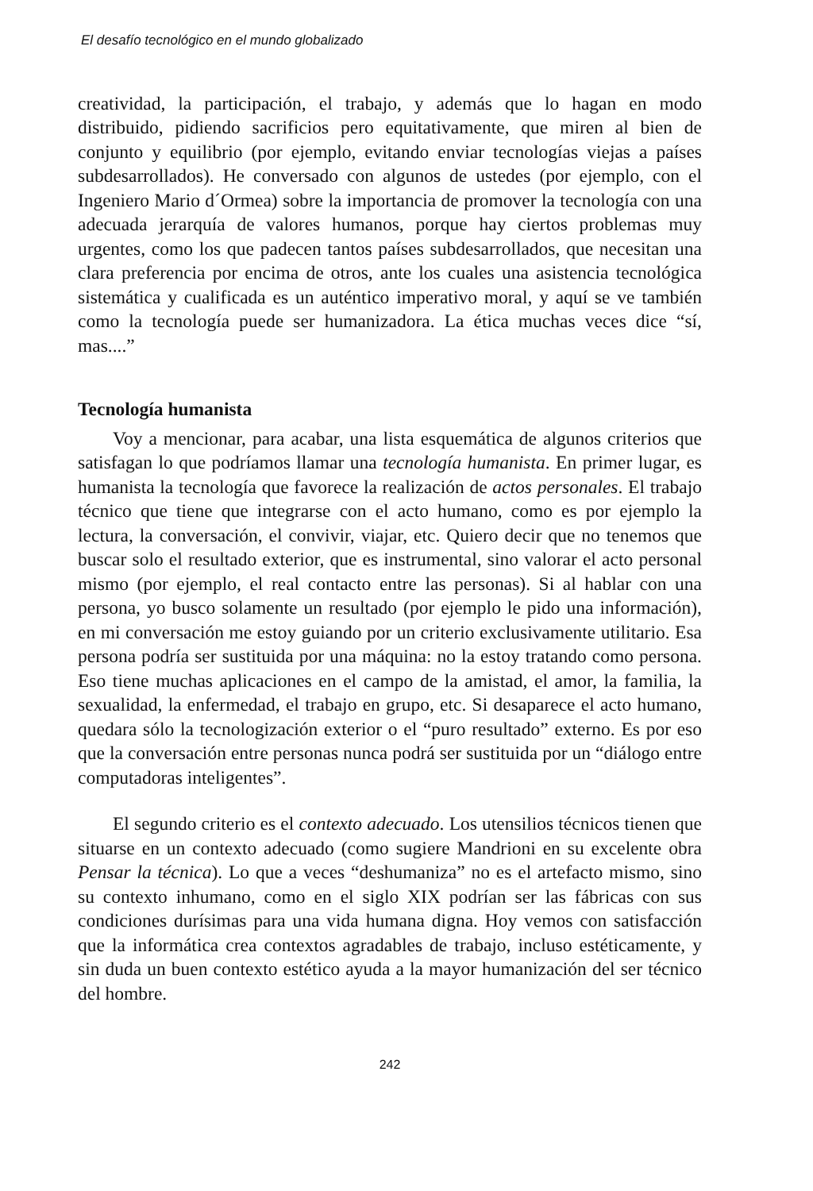El desafío tecnológico en el mundo globalizado
creatividad, la participación, el trabajo, y además que lo hagan en modo distribuido, pidiendo sacrificios pero equitativamente, que miren al bien de conjunto y equilibrio (por ejemplo, evitando enviar tecnologías viejas a países subdesarrollados). He conversado con algunos de ustedes (por ejemplo, con el Ingeniero Mario d´Ormea) sobre la importancia de promover la tecnología con una adecuada jerarquía de valores humanos, porque hay ciertos problemas muy urgentes, como los que padecen tantos países subdesarrollados, que necesitan una clara preferencia por encima de otros, ante los cuales una asistencia tecnológica sistemática y cualificada es un auténtico imperativo moral, y aquí se ve también como la tecnología puede ser humanizadora. La ética muchas veces dice “sí, mas....”
Tecnología humanista
Voy a mencionar, para acabar, una lista esquemática de algunos criterios que satisfagan lo que podríamos llamar una tecnología humanista. En primer lugar, es humanista la tecnología que favorece la realización de actos personales. El trabajo técnico que tiene que integrarse con el acto humano, como es por ejemplo la lectura, la conversación, el convivir, viajar, etc. Quiero decir que no tenemos que buscar solo el resultado exterior, que es instrumental, sino valorar el acto personal mismo (por ejemplo, el real contacto entre las personas). Si al hablar con una persona, yo busco solamente un resultado (por ejemplo le pido una información), en mi conversación me estoy guiando por un criterio exclusivamente utilitario. Esa persona podría ser sustituida por una máquina: no la estoy tratando como persona. Eso tiene muchas aplicaciones en el campo de la amistad, el amor, la familia, la sexualidad, la enfermedad, el trabajo en grupo, etc. Si desaparece el acto humano, quedara sólo la tecnologización exterior o el “puro resultado” externo. Es por eso que la conversación entre personas nunca podrá ser sustituida por un “diálogo entre computadoras inteligentes”.
El segundo criterio es el contexto adecuado. Los utensilios técnicos tienen que situarse en un contexto adecuado (como sugiere Mandrioni en su excelente obra Pensar la técnica). Lo que a veces “deshumaniza” no es el artefacto mismo, sino su contexto inhumano, como en el siglo XIX podrían ser las fábricas con sus condiciones durísimas para una vida humana digna. Hoy vemos con satisfacción que la informática crea contextos agradables de trabajo, incluso estéticamente, y sin duda un buen contexto estético ayuda a la mayor humanización del ser técnico del hombre.
242